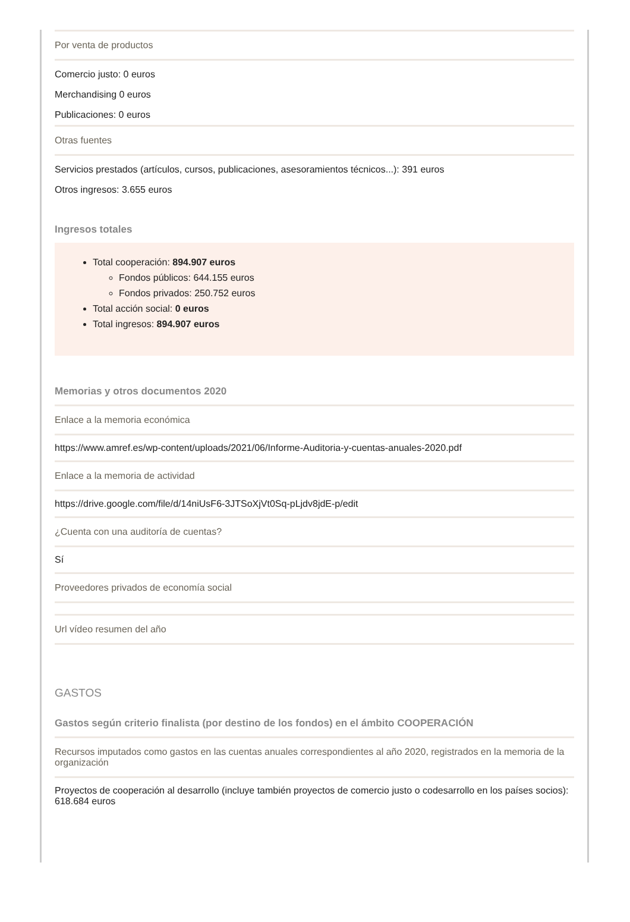Por venta de productos
Comercio justo: 0 euros
Merchandising 0 euros
Publicaciones: 0 euros
Otras fuentes
Servicios prestados (artículos, cursos, publicaciones, asesoramientos técnicos...): 391 euros
Otros ingresos: 3.655 euros
Ingresos totales
Total cooperación: 894.907 euros
Fondos públicos: 644.155 euros
Fondos privados: 250.752 euros
Total acción social: 0 euros
Total ingresos: 894.907 euros
Memorias y otros documentos 2020
Enlace a la memoria económica
https://www.amref.es/wp-content/uploads/2021/06/Informe-Auditoria-y-cuentas-anuales-2020.pdf
Enlace a la memoria de actividad
https://drive.google.com/file/d/14niUsF6-3JTSoXjVt0Sq-pLjdv8jdE-p/edit
¿Cuenta con una auditoría de cuentas?
Sí
Proveedores privados de economía social
Url vídeo resumen del año
GASTOS
Gastos según criterio finalista (por destino de los fondos) en el ámbito COOPERACIÓN
Recursos imputados como gastos en las cuentas anuales correspondientes al año 2020, registrados en la memoria de la organización
Proyectos de cooperación al desarrollo (incluye también proyectos de comercio justo o codesarrollo en los países socios): 618.684 euros